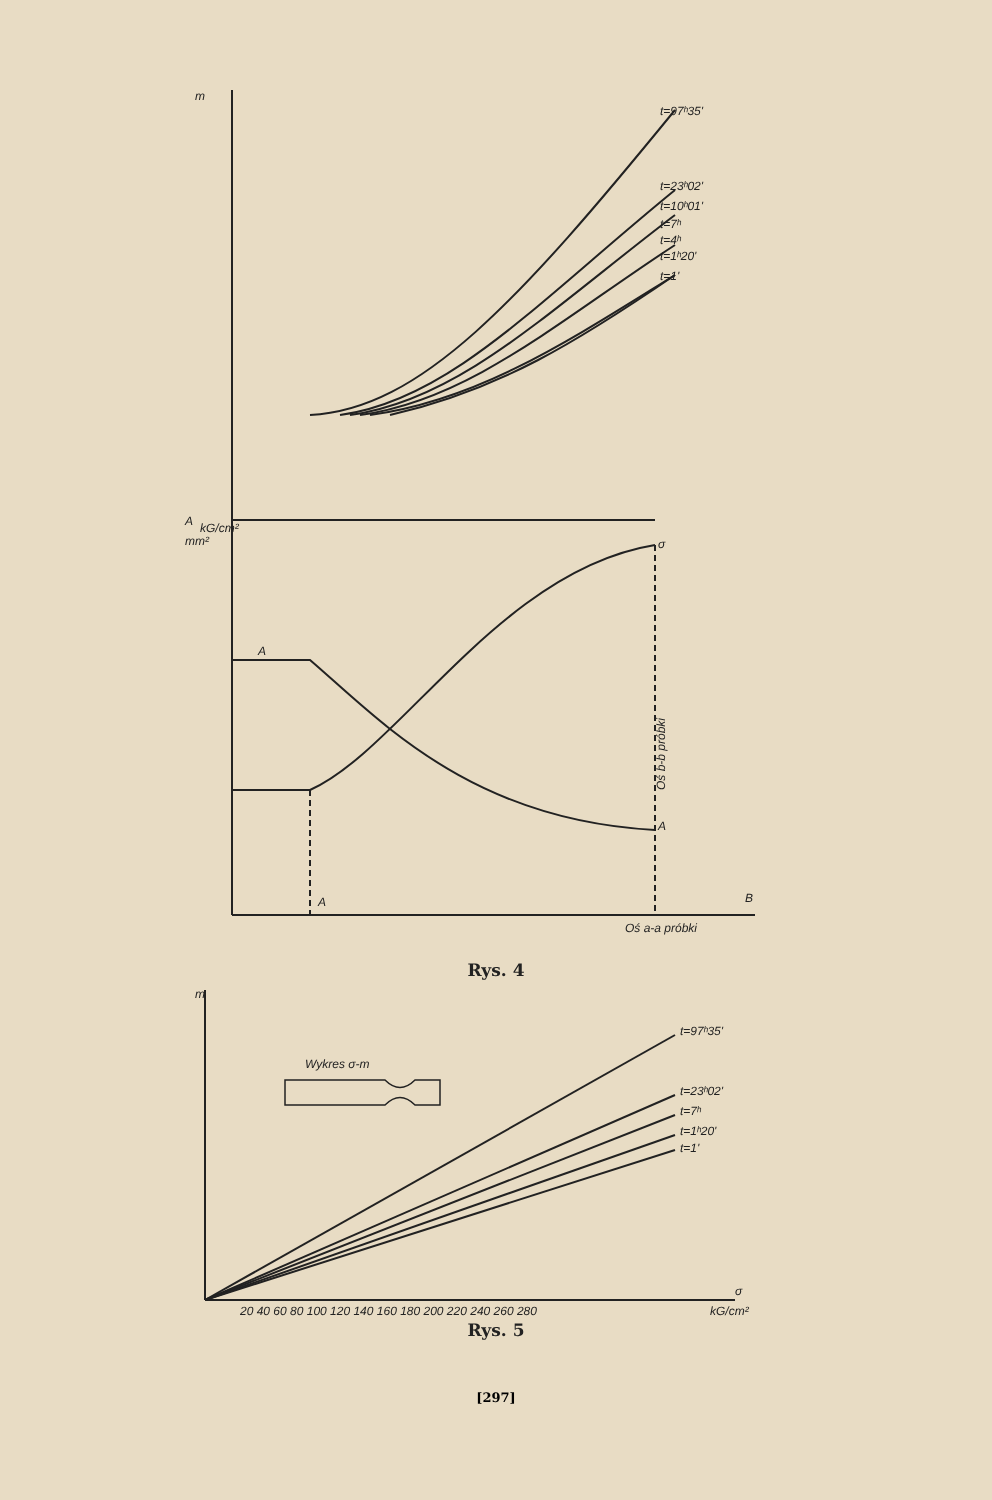m
A
kG/cm²
mm²
t=97ʰ35'
t=23ʰ02'
t=10ʰ01'
t=7ʰ
t=4ʰ
t=1ʰ20'
t=1'
A
σ
A
A
B
Oś b-b próbki
Oś a-a próbki
Rys. 4
m
Wykres σ-m
t=97ʰ35'
t=23ʰ02'
t=7ʰ
t=1ʰ20'
t=1'
σ
kG/cm²
20 40 60 80 100 120 140 160 180 200 220 240 260 280
Rys. 5
[297]